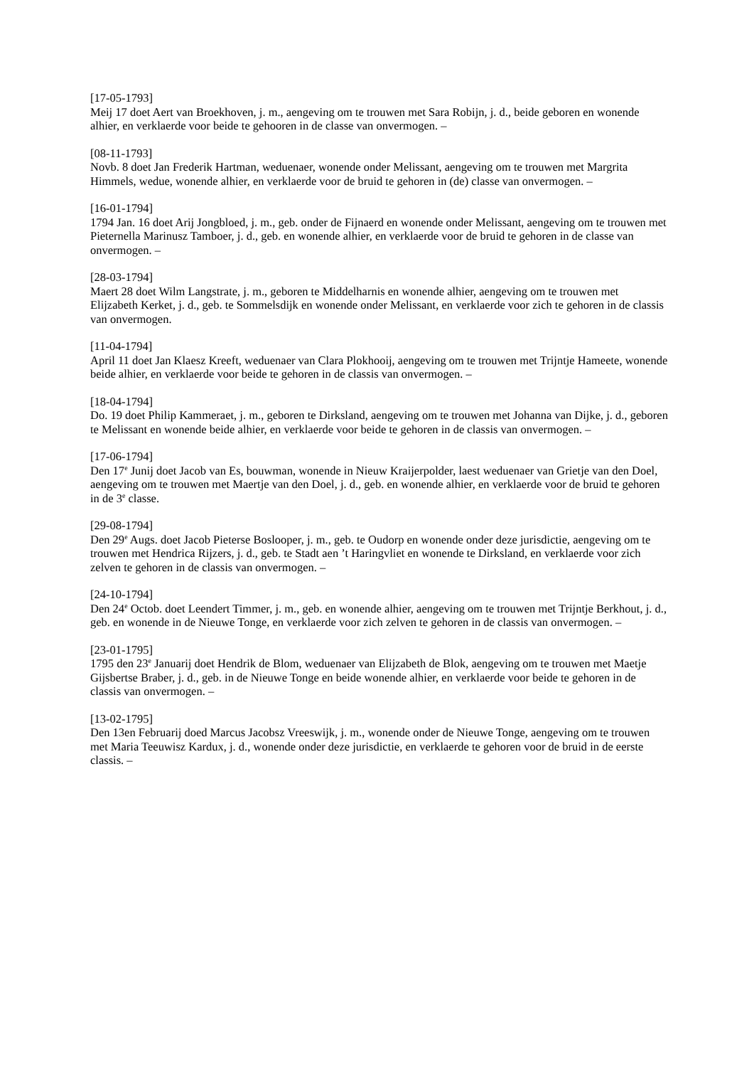[17-05-1793]
Meij 17 doet Aert van Broekhoven, j. m., aengeving om te trouwen met Sara Robijn, j. d., beide geboren en wonende alhier, en verklaerde voor beide te gehooren in de classe van onvermogen. –
[08-11-1793]
Novb. 8 doet Jan Frederik Hartman, weduenaer, wonende onder Melissant, aengeving om te trouwen met Margrita Himmels, wedue, wonende alhier, en verklaerde voor de bruid te gehoren in (de) classe van onvermogen. –
[16-01-1794]
1794 Jan. 16 doet Arij Jongbloed, j. m., geb. onder de Fijnaerd en wonende onder Melissant, aengeving om te trouwen met Pieternella Marinusz Tamboer, j. d., geb. en wonende alhier, en verklaerde voor de bruid te gehoren in de classe van onvermogen. –
[28-03-1794]
Maert 28 doet Wilm Langstrate, j. m., geboren te Middelharnis en wonende alhier, aengeving om te trouwen met Elijzabeth Kerket, j. d., geb. te Sommelsdijk en wonende onder Melissant, en verklaerde voor zich te gehoren in de classis van onvermogen.
[11-04-1794]
April 11 doet Jan Klaesz Kreeft, weduenaer van Clara Plokhooij, aengeving om te trouwen met Trijntje Hameete, wonende beide alhier, en verklaerde voor beide te gehoren in de classis van onvermogen. –
[18-04-1794]
Do. 19 doet Philip Kammeraet, j. m., geboren te Dirksland, aengeving om te trouwen met Johanna van Dijke, j. d., geboren te Melissant en wonende beide alhier, en verklaerde voor beide te gehoren in de classis van onvermogen. –
[17-06-1794]
Den 17<sup>e</sup> Junij doet Jacob van Es, bouwman, wonende in Nieuw Kraijerpolder, laest weduenaer van Grietje van den Doel, aengeving om te trouwen met Maertje van den Doel, j. d., geb. en wonende alhier, en verklaerde voor de bruid te gehoren in de 3<sup>e</sup> classe.
[29-08-1794]
Den 29<sup>e</sup> Augs. doet Jacob Pieterse Boslooper, j. m., geb. te Oudorp en wonende onder deze jurisdictie, aengeving om te trouwen met Hendrica Rijzers, j. d., geb. te Stadt aen ’t Haringvliet en wonende te Dirksland, en verklaerde voor zich zelven te gehoren in de classis van onvermogen. –
[24-10-1794]
Den 24<sup>e</sup> Octob. doet Leendert Timmer, j. m., geb. en wonende alhier, aengeving om te trouwen met Trijntje Berkhout, j. d., geb. en wonende in de Nieuwe Tonge, en verklaerde voor zich zelven te gehoren in de classis van onvermogen. –
[23-01-1795]
1795 den 23<sup>e</sup> Januarij doet Hendrik de Blom, weduenaer van Elijzabeth de Blok, aengeving om te trouwen met Maetje Gijsbertse Braber, j. d., geb. in de Nieuwe Tonge en beide wonende alhier, en verklaerde voor beide te gehoren in de classis van onvermogen. –
[13-02-1795]
Den 13en Februarij doed Marcus Jacobsz Vreeswijk, j. m., wonende onder de Nieuwe Tonge, aengeving om te trouwen met Maria Teeuwisz Kardux, j. d., wonende onder deze jurisdictie, en verklaerde te gehoren voor de bruid in de eerste classis. –